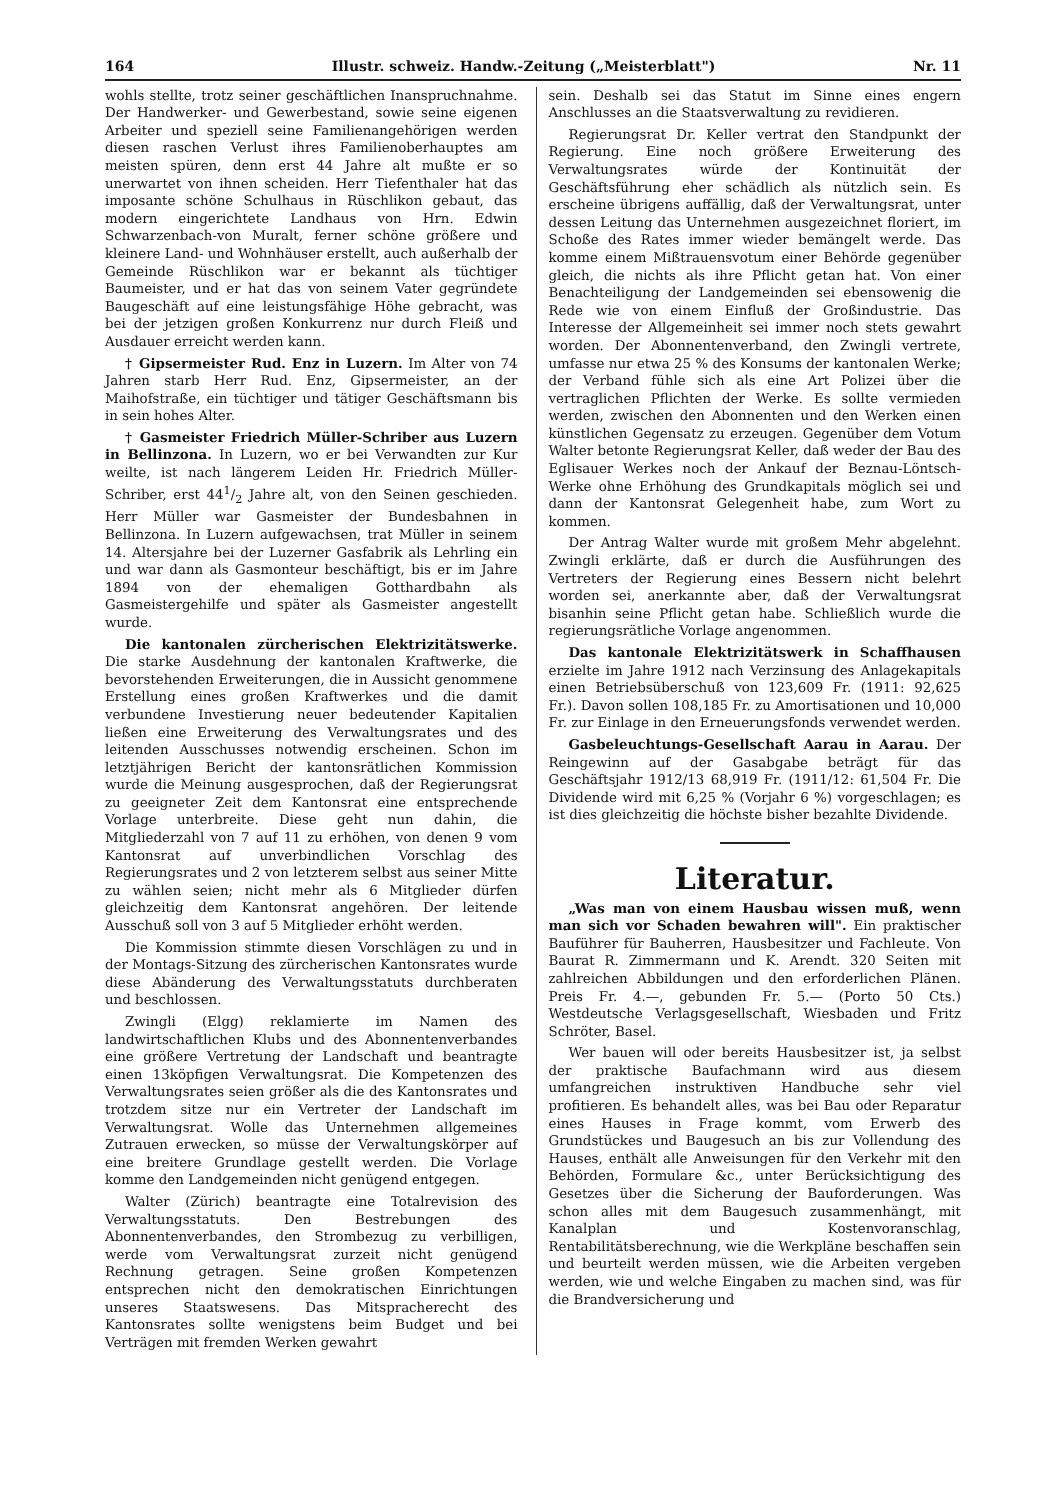164 Illustr. schweiz. Handw.-Zeitung („Meisterblatt") Nr. 11
wohls stellte, trotz seiner geschäftlichen Inanspruchnahme. Der Handwerker- und Gewerbestand, sowie seine eigenen Arbeiter und speziell seine Familienangehörigen werden diesen raschen Verlust ihres Familienoberhauptes am meisten spüren, denn erst 44 Jahre alt mußte er so unerwartet von ihnen scheiden. Herr Tiefenthaler hat das imposante schöne Schulhaus in Rüschlikon gebaut, das modern eingerichtete Landhaus von Hrn. Edwin Schwarzenbach-von Muralt, ferner schöne größere und kleinere Land- und Wohnhäuser erstellt, auch außerhalb der Gemeinde Rüschlikon war er bekannt als tüchtiger Baumeister, und er hat das von seinem Vater gegründete Baugeschäft auf eine leistungsfähige Höhe gebracht, was bei der jetzigen großen Konkurrenz nur durch Fleiß und Ausdauer erreicht werden kann.
† Gipsermeister Rud. Enz in Luzern. Im Alter von 74 Jahren starb Herr Rud. Enz, Gipsermeister, an der Maihofstraße, ein tüchtiger und tätiger Geschäftsmann bis in sein hohes Alter.
† Gasmeister Friedrich Müller-Schriber aus Luzern in Bellinzona. In Luzern, wo er bei Verwandten zur Kur weilte, ist nach längerem Leiden Hr. Friedrich Müller-Schriber, erst 441/2 Jahre alt, von den Seinen geschieden. Herr Müller war Gasmeister der Bundesbahnen in Bellinzona. In Luzern aufgewachsen, trat Müller in seinem 14. Altersjahre bei der Luzerner Gasfabrik als Lehrling ein und war dann als Gasmonteur beschäftigt, bis er im Jahre 1894 von der ehemaligen Gotthardbahn als Gasmeistergehilfe und später als Gasmeister angestellt wurde.
Die kantonalen zürcherischen Elektrizitätswerke. Die starke Ausdehnung der kantonalen Kraftwerke, die bevorstehenden Erweiterungen, die in Aussicht genommene Erstellung eines großen Kraftwerkes und die damit verbundene Investierung neuer bedeutender Kapitalien ließen eine Erweiterung des Verwaltungsrates und des leitenden Ausschusses notwendig erscheinen. Schon im letztjährigen Bericht der kantonsrätlichen Kommission wurde die Meinung ausgesprochen, daß der Regierungsrat zu geeigneter Zeit dem Kantonsrat eine entsprechende Vorlage unterbreite. Diese geht nun dahin, die Mitgliederzahl von 7 auf 11 zu erhöhen, von denen 9 vom Kantonsrat auf unverbindlichen Vorschlag des Regierungsrates und 2 von letzterem selbst aus seiner Mitte zu wählen seien; nicht mehr als 6 Mitglieder dürfen gleichzeitig dem Kantonsrat angehören. Der leitende Ausschuß soll von 3 auf 5 Mitglieder erhöht werden.
Die Kommission stimmte diesen Vorschlägen zu und in der Montags-Sitzung des zürcherischen Kantonsrates wurde diese Abänderung des Verwaltungsstatuts durchberaten und beschlossen.
Zwingli (Elgg) reklamierte im Namen des landwirtschaftlichen Klubs und des Abonnentenverbandes eine größere Vertretung der Landschaft und beantragte einen 13köpfigen Verwaltungsrat. Die Kompetenzen des Verwaltungsrates seien größer als die des Kantonsrates und trotzdem sitze nur ein Vertreter der Landschaft im Verwaltungsrat. Wolle das Unternehmen allgemeines Zutrauen erwecken, so müsse der Verwaltungskörper auf eine breitere Grundlage gestellt werden. Die Vorlage komme den Landgemeinden nicht genügend entgegen.
Walter (Zürich) beantragte eine Totalrevision des Verwaltungsstatuts. Den Bestrebungen des Abonnentenverbandes, den Strombezug zu verbilligen, werde vom Verwaltungsrat zurzeit nicht genügend Rechnung getragen. Seine großen Kompetenzen entsprechen nicht den demokratischen Einrichtungen unseres Staatswesens. Das Mitspracherecht des Kantonsrates sollte wenigstens beim Budget und bei Verträgen mit fremden Werken gewahrt
sein. Deshalb sei das Statut im Sinne eines engern Anschlusses an die Staatsverwaltung zu revidieren.
Regierungsrat Dr. Keller vertrat den Standpunkt der Regierung. Eine noch größere Erweiterung des Verwaltungsrates würde der Kontinuität der Geschäftsführung eher schädlich als nützlich sein. Es erscheine übrigens auffällig, daß der Verwaltungsrat, unter dessen Leitung das Unternehmen ausgezeichnet floriert, im Schoße des Rates immer wieder bemängelt werde. Das komme einem Mißtrauensvotum einer Behörde gegenüber gleich, die nichts als ihre Pflicht getan hat. Von einer Benachteiligung der Landgemeinden sei ebensowenig die Rede wie von einem Einfluß der Großindustrie. Das Interesse der Allgemeinheit sei immer noch stets gewahrt worden. Der Abonnentenverband, den Zwingli vertrete, umfasse nur etwa 25 % des Konsums der kantonalen Werke; der Verband fühle sich als eine Art Polizei über die vertraglichen Pflichten der Werke. Es sollte vermieden werden, zwischen den Abonnenten und den Werken einen künstlichen Gegensatz zu erzeugen. Gegenüber dem Votum Walter betonte Regierungsrat Keller, daß weder der Bau des Eglisauer Werkes noch der Ankauf der Beznau-Löntsch-Werke ohne Erhöhung des Grundkapitals möglich sei und dann der Kantonsrat Gelegenheit habe, zum Wort zu kommen.
Der Antrag Walter wurde mit großem Mehr abgelehnt. Zwingli erklärte, daß er durch die Ausführungen des Vertreters der Regierung eines Bessern nicht belehrt worden sei, anerkannte aber, daß der Verwaltungsrat bisanhin seine Pflicht getan habe. Schließlich wurde die regierungsrätliche Vorlage angenommen.
Das kantonale Elektrizitätswerk in Schaffhausen erzielte im Jahre 1912 nach Verzinsung des Anlagekapitals einen Betriebsüberschuß von 123,609 Fr. (1911: 92,625 Fr.). Davon sollen 108,185 Fr. zu Amortisationen und 10,000 Fr. zur Einlage in den Erneuerungsfonds verwendet werden.
Gasbeleuchtungs-Gesellschaft Aarau in Aarau. Der Reingewinn auf der Gasabgabe beträgt für das Geschäftsjahr 1912/13 68,919 Fr. (1911/12: 61,504 Fr. Die Dividende wird mit 6,25 % (Vorjahr 6 %) vorgeschlagen; es ist dies gleichzeitig die höchste bisher bezahlte Dividende.
Literatur.
„Was man von einem Hausbau wissen muß, wenn man sich vor Schaden bewahren will". Ein praktischer Bauführer für Bauherren, Hausbesitzer und Fachleute. Von Baurat R. Zimmermann und K. Arendt. 320 Seiten mit zahlreichen Abbildungen und den erforderlichen Plänen. Preis Fr. 4.—, gebunden Fr. 5.— (Porto 50 Cts.) Westdeutsche Verlagsgesellschaft, Wiesbaden und Fritz Schröter, Basel.
Wer bauen will oder bereits Hausbesitzer ist, ja selbst der praktische Baufachmann wird aus diesem umfangreichen instruktiven Handbuche sehr viel profitieren. Es behandelt alles, was bei Bau oder Reparatur eines Hauses in Frage kommt, vom Erwerb des Grundstückes und Baugesuch an bis zur Vollendung des Hauses, enthält alle Anweisungen für den Verkehr mit den Behörden, Formulare &c., unter Berücksichtigung des Gesetzes über die Sicherung der Bauforderungen. Was schon alles mit dem Baugesuch zusammenhängt, mit Kanalplan und Kostenvoranschlag, Rentabilitätsberechnung, wie die Werkpläne beschaffen sein und beurteilt werden müssen, wie die Arbeiten vergeben werden, wie und welche Eingaben zu machen sind, was für die Brandversicherung und